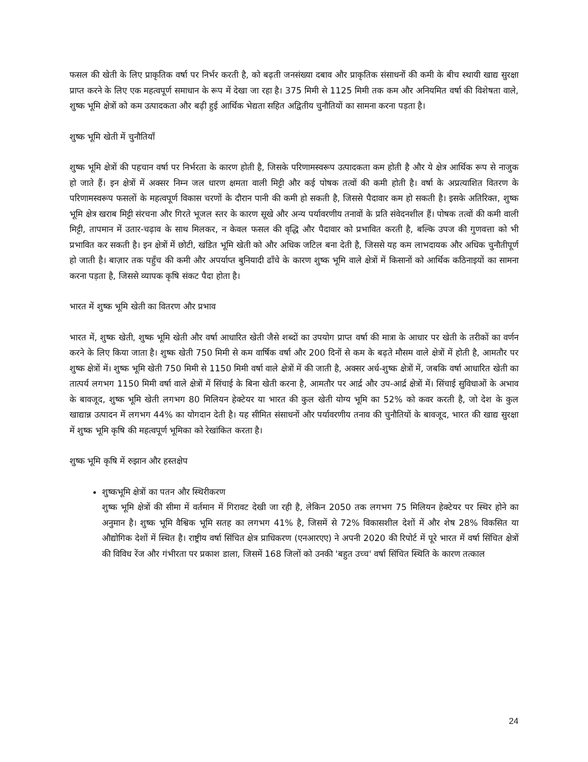फसल की खेती के लिए प्राकृतिक वर्षा पर निर्भर करती है, को बढ़ती जनसंख्या दबाव और प्राकृतिक संसाधनों की कमी के बीच स्थायी खाद्य सुरक्षा प्राप्त करने के लिए एक महत्वपूर्ण समाधान के रूप में देखा जा रहा है। 375 मिमी से 1125 मिमी तक कम और अनियमित वर्षा की विशेषता वाले, शुष्क भूमि क्षेत्रों को कम उत्पादकता और बढ़ी हुई आर्थिक भेद्यता सहित अद्वितीय चुनौतियों का सामना करना पड़ता है।
शुष्क भूमि खेती में चुनौतियाँ
शुष्क भूमि क्षेत्रों की पहचान वर्षा पर निर्भरता के कारण होती है, जिसके परिणामस्वरूप उत्पादकता कम होती है और ये क्षेत्र आर्थिक रूप से नाजुक हो जाते हैं। इन क्षेत्रों में अक्सर निम्न जल धारण क्षमता वाली मिट्टी और कई पोषक तत्वों की कमी होती है। वर्षा के अप्रत्याशित वितरण के परिणामस्वरूप फसलों के महत्वपूर्ण विकास चरणों के दौरान पानी की कमी हो सकती है, जिससे पैदावार कम हो सकती है। इसके अतिरिक्त, शुष्क भूमि क्षेत्र खराब मिट्टी संरचना और गिरते भूजल स्तर के कारण सूखे और अन्य पर्यावरणीय तनावों के प्रति संवेदनशील हैं। पोषक तत्वों की कमी वाली मिट्टी, तापमान में उतार-चढ़ाव के साथ मिलकर, न केवल फसल की वृद्धि और पैदावार को प्रभावित करती है, बल्कि उपज की गुणवत्ता को भी प्रभावित कर सकती है। इन क्षेत्रों में छोटी, खंडित भूमि खेती को और अधिक जटिल बना देती है, जिससे यह कम लाभदायक और अधिक चुनौतीपूर्ण हो जाती है। बाज़ार तक पहुँच की कमी और अपर्याप्त बुनियादी ढाँचे के कारण शुष्क भूमि वाले क्षेत्रों में किसानों को आर्थिक कठिनाइयों का सामना करना पड़ता है, जिससे व्यापक कृषि संकट पैदा होता है।
भारत में शुष्क भूमि खेती का वितरण और प्रभाव
भारत में, शुष्क खेती, शुष्क भूमि खेती और वर्षा आधारित खेती जैसे शब्दों का उपयोग प्राप्त वर्षा की मात्रा के आधार पर खेती के तरीकों का वर्णन करने के लिए किया जाता है। शुष्क खेती 750 मिमी से कम वार्षिक वर्षा और 200 दिनों से कम के बढ़ते मौसम वाले क्षेत्रों में होती है, आमतौर पर शुष्क क्षेत्रों में। शुष्क भूमि खेती 750 मिमी से 1150 मिमी वर्षा वाले क्षेत्रों में की जाती है, अक्सर अर्ध-शुष्क क्षेत्रों में, जबकि वर्षा आधारित खेती का तात्पर्य लगभग 1150 मिमी वर्षा वाले क्षेत्रों में सिंचाई के बिना खेती करना है, आमतौर पर आर्द्र और उप-आर्द्र क्षेत्रों में। सिंचाई सुविधाओं के अभाव के बावजूद, शुष्क भूमि खेती लगभग 80 मिलियन हेक्टेयर या भारत की कुल खेती योग्य भूमि का 52% को कवर करती है, जो देश के कुल खाद्यान्न उत्पादन में लगभग 44% का योगदान देती है। यह सीमित संसाधनों और पर्यावरणीय तनाव की चुनौतियों के बावजूद, भारत की खाद्य सुरक्षा में शुष्क भूमि कृषि की महत्वपूर्ण भूमिका को रेखांकित करता है।
शुष्क भूमि कृषि में रुझान और हस्तक्षेप
शुष्कभूमि क्षेत्रों का पतन और स्थिरीकरण
शुष्क भूमि क्षेत्रों की सीमा में वर्तमान में गिरावट देखी जा रही है, लेकिन 2050 तक लगभग 75 मिलियन हेक्टेयर पर स्थिर होने का अनुमान है। शुष्क भूमि वैश्विक भूमि सतह का लगभग 41% है, जिसमें से 72% विकासशील देशों में और शेष 28% विकसित या औद्योगिक देशों में स्थित है। राष्ट्रीय वर्षा सिंचित क्षेत्र प्राधिकरण (एनआरएए) ने अपनी 2020 की रिपोर्ट में पूरे भारत में वर्षा सिंचित क्षेत्रों की विविध रेंज और गंभीरता पर प्रकाश डाला, जिसमें 168 जिलों को उनकी 'बहुत उच्च' वर्षा सिंचित स्थिति के कारण तत्काल
24